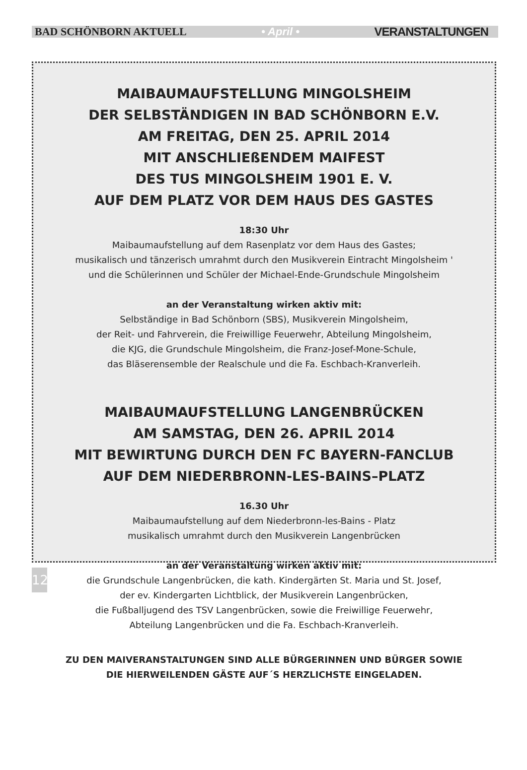BAD SCHÖNBORN AKTUELL • April • VERANSTALTUNGEN
MAIBAUMAUFSTELLUNG MINGOLSHEIM
DER SELBSTÄNDIGEN IN BAD SCHÖNBORN E.V.
AM FREITAG, DEN 25. APRIL 2014
MIT ANSCHLIEßENDEM MAIFEST
DES TUS MINGOLSHEIM 1901 E. V.
AUF DEM PLATZ VOR DEM HAUS DES GASTES
18:30 Uhr
Maibaumaufstellung auf dem Rasenplatz vor dem Haus des Gastes;
musikalisch und tänzerisch umrahmt durch den Musikverein Eintracht Mingolsheim '
und die Schülerinnen und Schüler der Michael-Ende-Grundschule Mingolsheim
an der Veranstaltung wirken aktiv mit:
Selbständige in Bad Schönborn (SBS), Musikverein Mingolsheim,
der Reit- und Fahrverein, die Freiwillige Feuerwehr, Abteilung Mingolsheim,
die KJG, die Grundschule Mingolsheim, die Franz-Josef-Mone-Schule,
das Bläserensemble der Realschule und die Fa. Eschbach-Kranverleih.
MAIBAUMAUFSTELLUNG LANGENBRÜCKEN
AM SAMSTAG, DEN 26. APRIL 2014
MIT BEWIRTUNG DURCH DEN FC BAYERN-FANCLUB
AUF DEM NIEDERBRONN-LES-BAINS–PLATZ
16.30 Uhr
Maibaumaufstellung auf dem Niederbronn-les-Bains - Platz
musikalisch umrahmt durch den Musikverein Langenbrücken
an der Veranstaltung wirken aktiv mit:
die Grundschule Langenbrücken, die kath. Kindergärten St. Maria und St. Josef,
der ev. Kindergarten Lichtblick, der Musikverein Langenbrücken,
die Fußballjugend des TSV Langenbrücken, sowie die Freiwillige Feuerwehr,
Abteilung Langenbrücken und die Fa. Eschbach-Kranverleih.
ZU DEN MAIVERANSTALTUNGEN SIND ALLE BÜRGERINNEN UND BÜRGER SOWIE
DIE HIERWEILENDEN GÄSTE AUF´S HERZLICHSTE EINGELADEN.
12